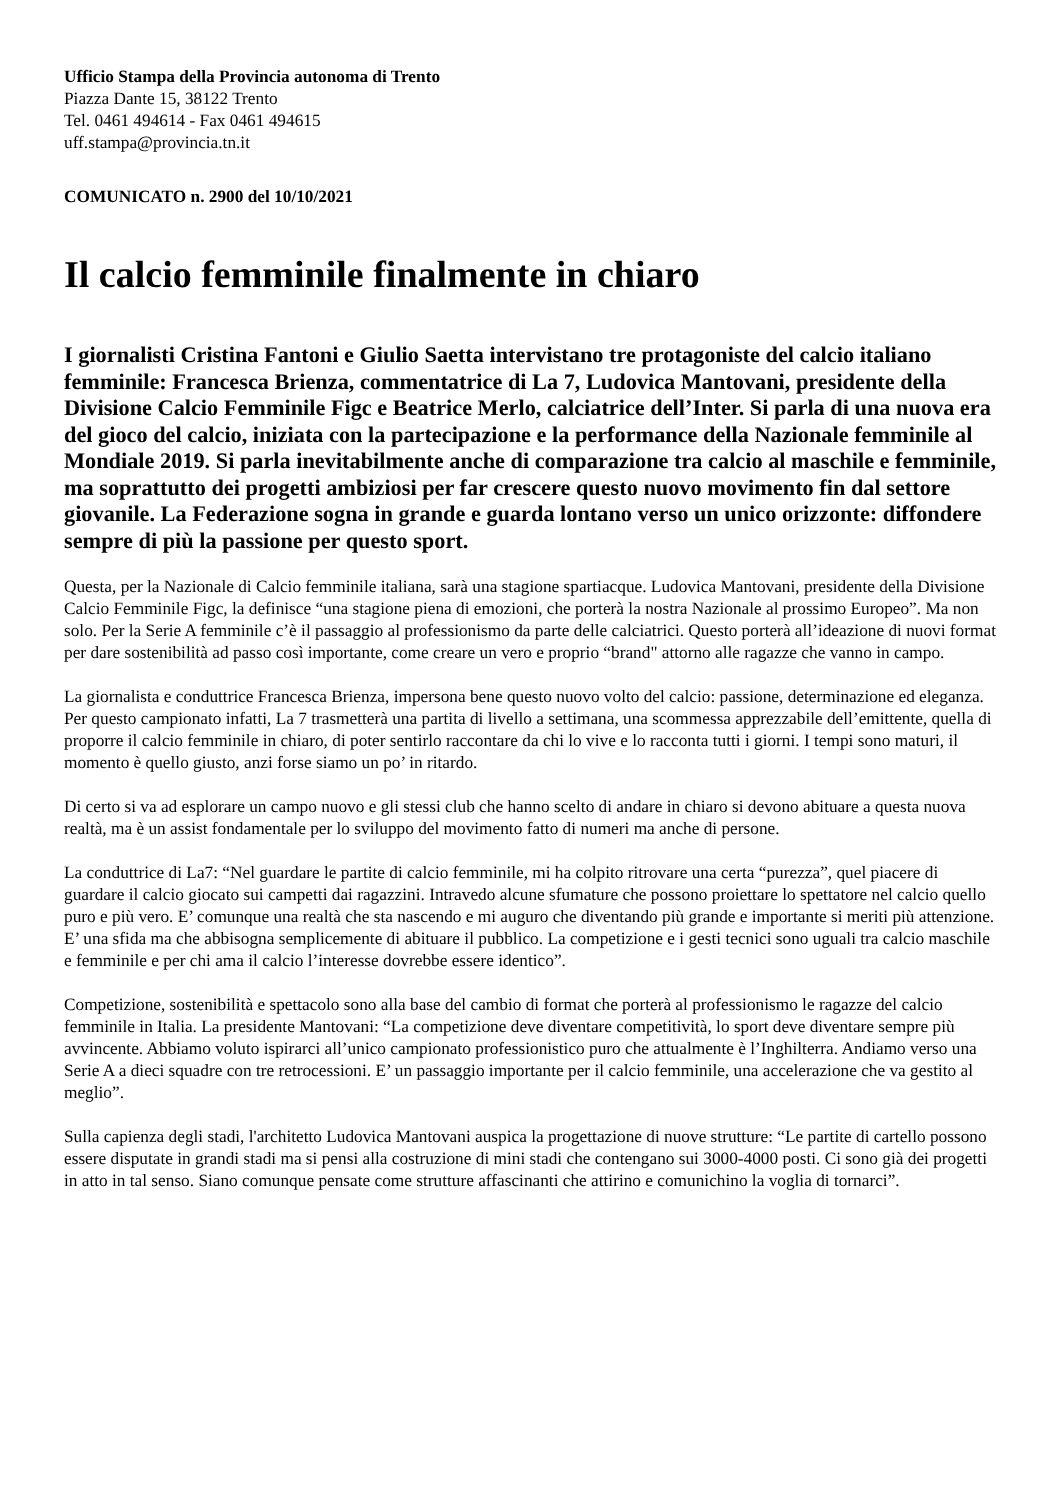Ufficio Stampa della Provincia autonoma di Trento
Piazza Dante 15, 38122 Trento
Tel. 0461 494614 - Fax 0461 494615
uff.stampa@provincia.tn.it
COMUNICATO n. 2900 del 10/10/2021
Il calcio femminile finalmente in chiaro
I giornalisti Cristina Fantoni e Giulio Saetta intervistano tre protagoniste del calcio italiano femminile: Francesca Brienza, commentatrice di La 7, Ludovica Mantovani, presidente della Divisione Calcio Femminile Figc e Beatrice Merlo, calciatrice dell’Inter. Si parla di una nuova era del gioco del calcio, iniziata con la partecipazione e la performance della Nazionale femminile al Mondiale 2019. Si parla inevitabilmente anche di comparazione tra calcio al maschile e femminile, ma soprattutto dei progetti ambiziosi per far crescere questo nuovo movimento fin dal settore giovanile. La Federazione sogna in grande e guarda lontano verso un unico orizzonte: diffondere sempre di più la passione per questo sport.
Questa, per la Nazionale di Calcio femminile italiana, sarà una stagione spartiacque. Ludovica Mantovani, presidente della Divisione Calcio Femminile Figc, la definisce “una stagione piena di emozioni, che porterà la nostra Nazionale al prossimo Europeo”. Ma non solo. Per la Serie A femminile c’è il passaggio al professionismo da parte delle calciatrici. Questo porterà all’ideazione di nuovi format per dare sostenibilità ad passo così importante, come creare un vero e proprio “brand" attorno alle ragazze che vanno in campo.
La giornalista e conduttrice Francesca Brienza, impersona bene questo nuovo volto del calcio: passione, determinazione ed eleganza. Per questo campionato infatti, La 7 trasmetterà una partita di livello a settimana, una scommessa apprezzabile dell’emittente, quella di proporre il calcio femminile in chiaro, di poter sentirlo raccontare da chi lo vive e lo racconta tutti i giorni. I tempi sono maturi, il momento è quello giusto, anzi forse siamo un po’ in ritardo.
Di certo si va ad esplorare un campo nuovo e gli stessi club che hanno scelto di andare in chiaro si devono abituare a questa nuova realtà, ma è un assist fondamentale per lo sviluppo del movimento fatto di numeri ma anche di persone.
La conduttrice di La7: “Nel guardare le partite di calcio femminile, mi ha colpito ritrovare una certa “purezza”, quel piacere di guardare il calcio giocato sui campetti dai ragazzini. Intravedo alcune sfumature che possono proiettare lo spettatore nel calcio quello puro e più vero. E’ comunque una realtà che sta nascendo e mi auguro che diventando più grande e importante si meriti più attenzione. E’ una sfida ma che abbisogna semplicemente di abituare il pubblico. La competizione e i gesti tecnici sono uguali tra calcio maschile e femminile e per chi ama il calcio l’interesse dovrebbe essere identico”.
Competizione, sostenibilità e spettacolo sono alla base del cambio di format che porterà al professionismo le ragazze del calcio femminile in Italia. La presidente Mantovani: “La competizione deve diventare competitività, lo sport deve diventare sempre più avvincente. Abbiamo voluto ispirarci all’unico campionato professionistico puro che attualmente è l’Inghilterra. Andiamo verso una Serie A a dieci squadre con tre retrocessioni. E’ un passaggio importante per il calcio femminile, una accelerazione che va gestito al meglio”.
Sulla capienza degli stadi, l'architetto Ludovica Mantovani auspica la progettazione di nuove strutture: “Le partite di cartello possono essere disputate in grandi stadi ma si pensi alla costruzione di mini stadi che contengano sui 3000-4000 posti. Ci sono già dei progetti in atto in tal senso. Siano comunque pensate come strutture affascinanti che attirino e comunichino la voglia di tornarci”.